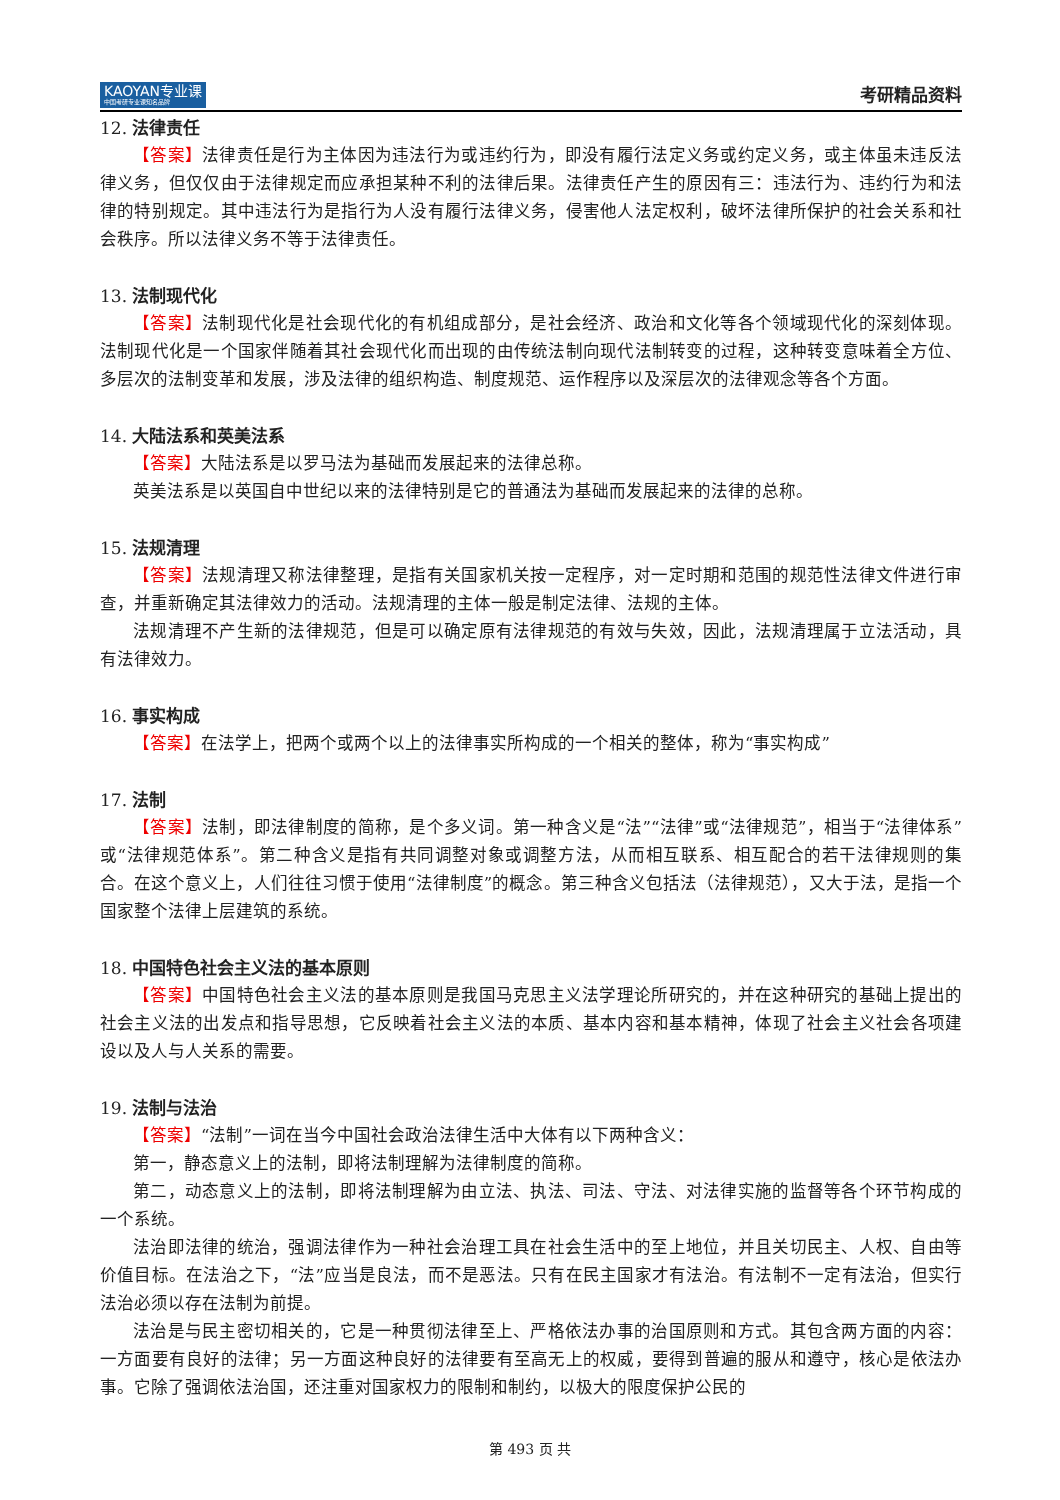KAOYAN专业课
中国考研专业课知名品牌
考研精品资料
12. 法律责任
【答案】法律责任是行为主体因为违法行为或违约行为，即没有履行法定义务或约定义务，或主体虽未违反法律义务，但仅仅由于法律规定而应承担某种不利的法律后果。法律责任产生的原因有三：违法行为、违约行为和法律的特别规定。其中违法行为是指行为人没有履行法律义务，侵害他人法定权利，破坏法律所保护的社会关系和社会秩序。所以法律义务不等于法律责任。
13. 法制现代化
【答案】法制现代化是社会现代化的有机组成部分，是社会经济、政治和文化等各个领域现代化的深刻体现。法制现代化是一个国家伴随着其社会现代化而出现的由传统法制向现代法制转变的过程，这种转变意味着全方位、多层次的法制变革和发展，涉及法律的组织构造、制度规范、运作程序以及深层次的法律观念等各个方面。
14. 大陆法系和英美法系
【答案】大陆法系是以罗马法为基础而发展起来的法律总称。
英美法系是以英国自中世纪以来的法律特别是它的普通法为基础而发展起来的法律的总称。
15. 法规清理
【答案】法规清理又称法律整理，是指有关国家机关按一定程序，对一定时期和范围的规范性法律文件进行审查，并重新确定其法律效力的活动。法规清理的主体一般是制定法律、法规的主体。
法规清理不产生新的法律规范，但是可以确定原有法律规范的有效与失效，因此，法规清理属于立法活动，具有法律效力。
16. 事实构成
【答案】在法学上，把两个或两个以上的法律事实所构成的一个相关的整体，称为“事实构成”
17. 法制
【答案】法制，即法律制度的简称，是个多义词。第一种含义是“法”“法律”或“法律规范”，相当于“法律体系”或“法律规范体系”。第二种含义是指有共同调整对象或调整方法，从而相互联系、相互配合的若干法律规则的集合。在这个意义上，人们往往习惯于使用“法律制度”的概念。第三种含义包括法（法律规范），又大于法，是指一个国家整个法律上层建筑的系统。
18. 中国特色社会主义法的基本原则
【答案】中国特色社会主义法的基本原则是我国马克思主义法学理论所研究的，并在这种研究的基础上提出的社会主义法的出发点和指导思想，它反映着社会主义法的本质、基本内容和基本精神，体现了社会主义社会各项建设以及人与人关系的需要。
19. 法制与法治
【答案】“法制”一词在当今中国社会政治法律生活中大体有以下两种含义：
第一，静态意义上的法制，即将法制理解为法律制度的简称。
第二，动态意义上的法制，即将法制理解为由立法、执法、司法、守法、对法律实施的监督等各个环节构成的一个系统。
法治即法律的统治，强调法律作为一种社会治理工具在社会生活中的至上地位，并且关切民主、人权、自由等价值目标。在法治之下，“法”应当是良法，而不是恶法。只有在民主国家才有法治。有法制不一定有法治，但实行法治必须以存在法制为前提。
法治是与民主密切相关的，它是一种贯彻法律至上、严格依法办事的治国原则和方式。其包含两方面的内容：一方面要有良好的法律；另一方面这种良好的法律要有至高无上的权威，要得到普遍的服从和遵守，核心是依法办事。它除了强调依法治国，还注重对国家权力的限制和制约，以极大的限度保护公民的
第 493 页 共